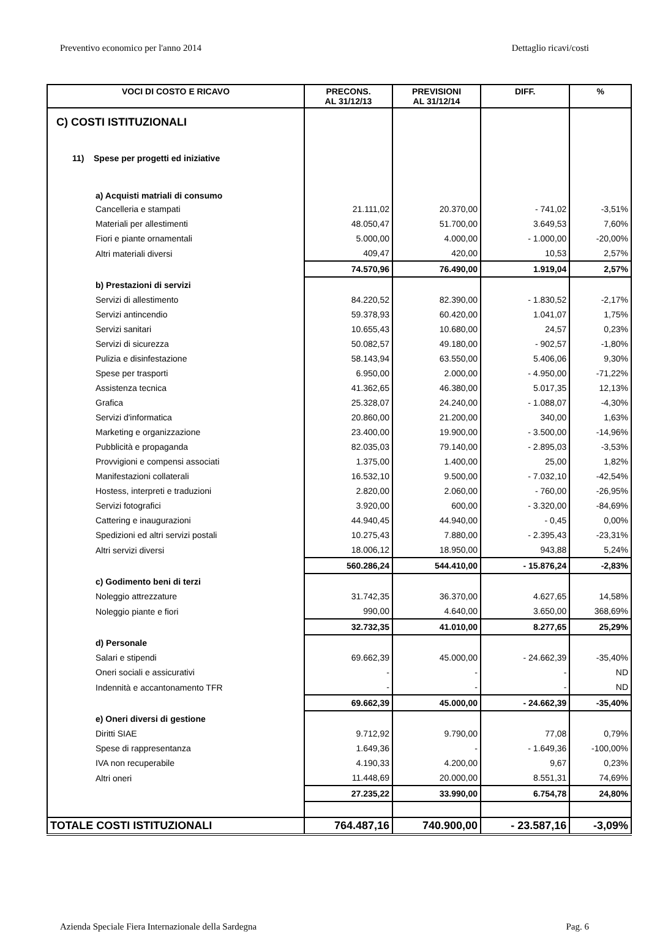Preventivo economico per l'anno 2014 Dettaglio ricavi/costi
| VOCI DI COSTO E RICAVO | PRECONS. AL 31/12/13 | PREVISIONI AL 31/12/14 | DIFF. | % |
| --- | --- | --- | --- | --- |
| C) COSTI ISTITUZIONALI | | | | |
| 11) Spese per progetti ed iniziative | | | | |
| a) Acquisti matriali di consumo | | | | |
| Cancelleria e stampati | 21.111,02 | 20.370,00 | - 741,02 | -3,51% |
| Materiali per allestimenti | 48.050,47 | 51.700,00 | 3.649,53 | 7,60% |
| Fiori e piante ornamentali | 5.000,00 | 4.000,00 | - 1.000,00 | -20,00% |
| Altri materiali diversi | 409,47 | 420,00 | 10,53 | 2,57% |
| | 74.570,96 | 76.490,00 | 1.919,04 | 2,57% |
| b) Prestazioni di servizi | | | | |
| Servizi di allestimento | 84.220,52 | 82.390,00 | - 1.830,52 | -2,17% |
| Servizi antincendio | 59.378,93 | 60.420,00 | 1.041,07 | 1,75% |
| Servizi sanitari | 10.655,43 | 10.680,00 | 24,57 | 0,23% |
| Servizi di sicurezza | 50.082,57 | 49.180,00 | - 902,57 | -1,80% |
| Pulizia e disinfestazione | 58.143,94 | 63.550,00 | 5.406,06 | 9,30% |
| Spese per trasporti | 6.950,00 | 2.000,00 | - 4.950,00 | -71,22% |
| Assistenza tecnica | 41.362,65 | 46.380,00 | 5.017,35 | 12,13% |
| Grafica | 25.328,07 | 24.240,00 | - 1.088,07 | -4,30% |
| Servizi d'informatica | 20.860,00 | 21.200,00 | 340,00 | 1,63% |
| Marketing e organizzazione | 23.400,00 | 19.900,00 | - 3.500,00 | -14,96% |
| Pubblicità e propaganda | 82.035,03 | 79.140,00 | - 2.895,03 | -3,53% |
| Provvigioni e compensi associati | 1.375,00 | 1.400,00 | 25,00 | 1,82% |
| Manifestazioni collaterali | 16.532,10 | 9.500,00 | - 7.032,10 | -42,54% |
| Hostess, interpreti e traduzioni | 2.820,00 | 2.060,00 | - 760,00 | -26,95% |
| Servizi fotografici | 3.920,00 | 600,00 | - 3.320,00 | -84,69% |
| Cattering e inaugurazioni | 44.940,45 | 44.940,00 | - 0,45 | 0,00% |
| Spedizioni ed altri servizi postali | 10.275,43 | 7.880,00 | - 2.395,43 | -23,31% |
| Altri servizi diversi | 18.006,12 | 18.950,00 | 943,88 | 5,24% |
| | 560.286,24 | 544.410,00 | - 15.876,24 | -2,83% |
| c) Godimento beni di terzi | | | | |
| Noleggio attrezzature | 31.742,35 | 36.370,00 | 4.627,65 | 14,58% |
| Noleggio piante e fiori | 990,00 | 4.640,00 | 3.650,00 | 368,69% |
| | 32.732,35 | 41.010,00 | 8.277,65 | 25,29% |
| d) Personale | | | | |
| Salari e stipendi | 69.662,39 | 45.000,00 | - 24.662,39 | -35,40% |
| Oneri sociali e assicurativi | - | - | - | ND |
| Indennità e accantonamento TFR | - | - | - | ND |
| | 69.662,39 | 45.000,00 | - 24.662,39 | -35,40% |
| e) Oneri diversi di gestione | | | | |
| Diritti SIAE | 9.712,92 | 9.790,00 | 77,08 | 0,79% |
| Spese di rappresentanza | 1.649,36 | - | - 1.649,36 | -100,00% |
| IVA non recuperabile | 4.190,33 | 4.200,00 | 9,67 | 0,23% |
| Altri oneri | 11.448,69 | 20.000,00 | 8.551,31 | 74,69% |
| | 27.235,22 | 33.990,00 | 6.754,78 | 24,80% |
| TOTALE COSTI ISTITUZIONALI | 764.487,16 | 740.900,00 | - 23.587,16 | -3,09% |
Azienda Speciale Fiera Internazionale della Sardegna Pag. 6